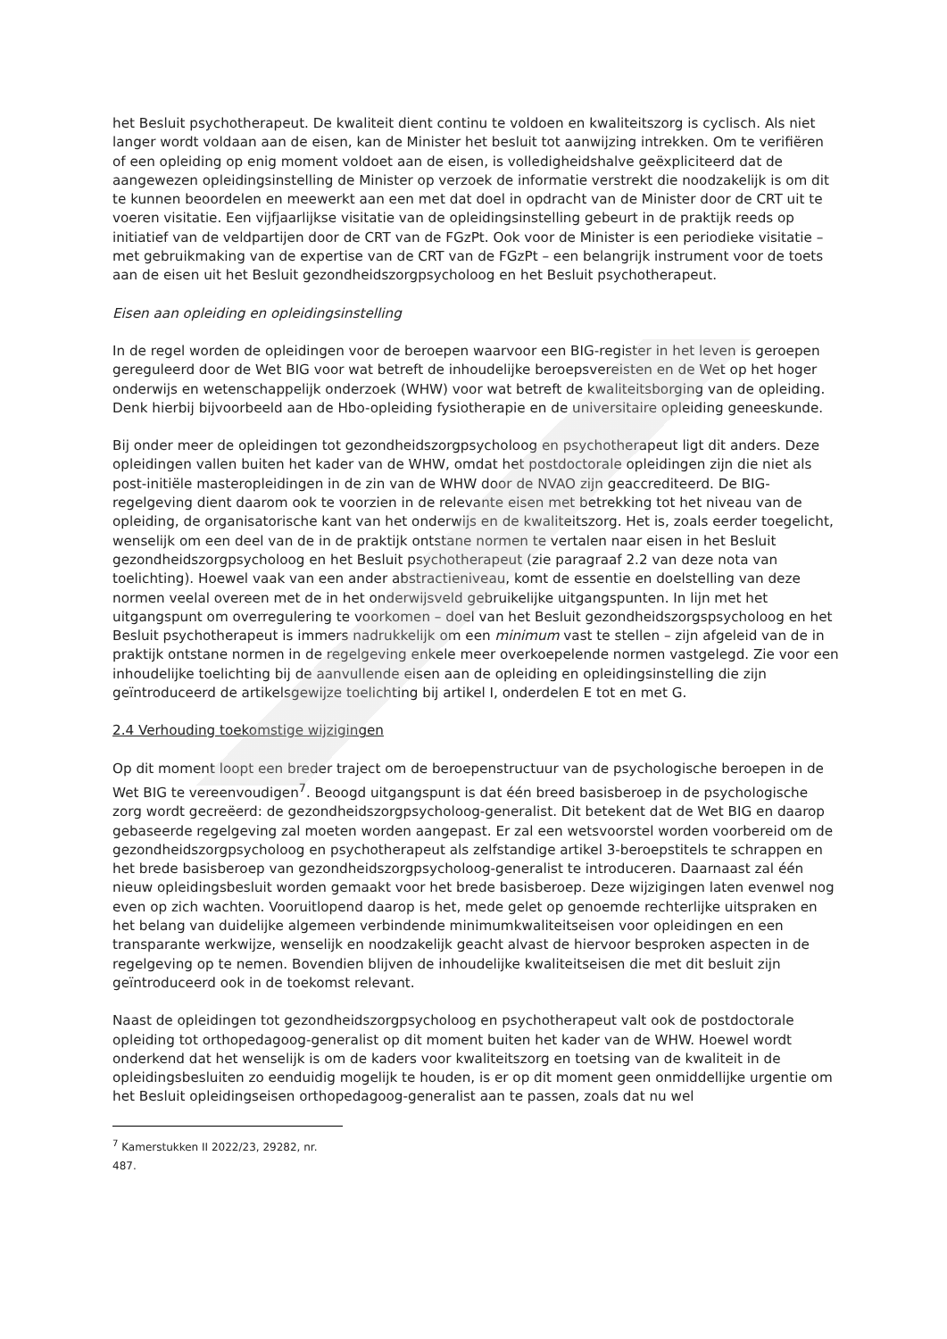het Besluit psychotherapeut. De kwaliteit dient continu te voldoen en kwaliteitszorg is cyclisch. Als niet langer wordt voldaan aan de eisen, kan de Minister het besluit tot aanwijzing intrekken. Om te verifiëren of een opleiding op enig moment voldoet aan de eisen, is volledigheidshalve geëxpliciteerd dat de aangewezen opleidingsinstelling de Minister op verzoek de informatie verstrekt die noodzakelijk is om dit te kunnen beoordelen en meewerkt aan een met dat doel in opdracht van de Minister door de CRT uit te voeren visitatie. Een vijfjaarlijkse visitatie van de opleidingsinstelling gebeurt in de praktijk reeds op initiatief van de veldpartijen door de CRT van de FGzPt. Ook voor de Minister is een periodieke visitatie – met gebruikmaking van de expertise van de CRT van de FGzPt – een belangrijk instrument voor de toets aan de eisen uit het Besluit gezondheidszorgpsycholoog en het Besluit psychotherapeut.
Eisen aan opleiding en opleidingsinstelling
In de regel worden de opleidingen voor de beroepen waarvoor een BIG-register in het leven is geroepen gereguleerd door de Wet BIG voor wat betreft de inhoudelijke beroepsvereisten en de Wet op het hoger onderwijs en wetenschappelijk onderzoek (WHW) voor wat betreft de kwaliteitsborging van de opleiding. Denk hierbij bijvoorbeeld aan de Hbo-opleiding fysiotherapie en de universitaire opleiding geneeskunde.
Bij onder meer de opleidingen tot gezondheidszorgpsycholoog en psychotherapeut ligt dit anders. Deze opleidingen vallen buiten het kader van de WHW, omdat het postdoctorale opleidingen zijn die niet als post-initiële masteropleidingen in de zin van de WHW door de NVAO zijn geaccrediteerd. De BIG-regelgeving dient daarom ook te voorzien in de relevante eisen met betrekking tot het niveau van de opleiding, de organisatorische kant van het onderwijs en de kwaliteitszorg. Het is, zoals eerder toegelicht, wenselijk om een deel van de in de praktijk ontstane normen te vertalen naar eisen in het Besluit gezondheidszorgpsycholoog en het Besluit psychotherapeut (zie paragraaf 2.2 van deze nota van toelichting). Hoewel vaak van een ander abstractieniveau, komt de essentie en doelstelling van deze normen veelal overeen met de in het onderwijsveld gebruikelijke uitgangspunten. In lijn met het uitgangspunt om overregulering te voorkomen – doel van het Besluit gezondheidszorgspsycholoog en het Besluit psychotherapeut is immers nadrukkelijk om een minimum vast te stellen – zijn afgeleid van de in praktijk ontstane normen in de regelgeving enkele meer overkoepelende normen vastgelegd. Zie voor een inhoudelijke toelichting bij de aanvullende eisen aan de opleiding en opleidingsinstelling die zijn geïntroduceerd de artikelsgewijze toelichting bij artikel I, onderdelen E tot en met G.
2.4 Verhouding toekomstige wijzigingen
Op dit moment loopt een breder traject om de beroepenstructuur van de psychologische beroepen in de Wet BIG te vereenvoudigen<sup>7</sup>. Beoogd uitgangspunt is dat één breed basisberoep in de psychologische zorg wordt gecreëerd: de gezondheidszorgpsycholoog-generalist. Dit betekent dat de Wet BIG en daarop gebaseerde regelgeving zal moeten worden aangepast. Er zal een wetsvoorstel worden voorbereid om de gezondheidszorgpsycholoog en psychotherapeut als zelfstandige artikel 3-beroepstitels te schrappen en het brede basisberoep van gezondheidszorgpsycholoog-generalist te introduceren. Daarnaast zal één nieuw opleidingsbesluit worden gemaakt voor het brede basisberoep. Deze wijzigingen laten evenwel nog even op zich wachten. Vooruitlopend daarop is het, mede gelet op genoemde rechterlijke uitspraken en het belang van duidelijke algemeen verbindende minimumkwaliteitseisen voor opleidingen en een transparante werkwijze, wenselijk en noodzakelijk geacht alvast de hiervoor besproken aspecten in de regelgeving op te nemen. Bovendien blijven de inhoudelijke kwaliteitseisen die met dit besluit zijn geïntroduceerd ook in de toekomst relevant.
Naast de opleidingen tot gezondheidszorgpsycholoog en psychotherapeut valt ook de postdoctorale opleiding tot orthopedagoog-generalist op dit moment buiten het kader van de WHW. Hoewel wordt onderkend dat het wenselijk is om de kaders voor kwaliteitszorg en toetsing van de kwaliteit in de opleidingsbesluiten zo eenduidig mogelijk te houden, is er op dit moment geen onmiddellijke urgentie om het Besluit opleidingseisen orthopedagoog-generalist aan te passen, zoals dat nu wel
<sup>7</sup> Kamerstukken II 2022/23, 29282, nr. 487.